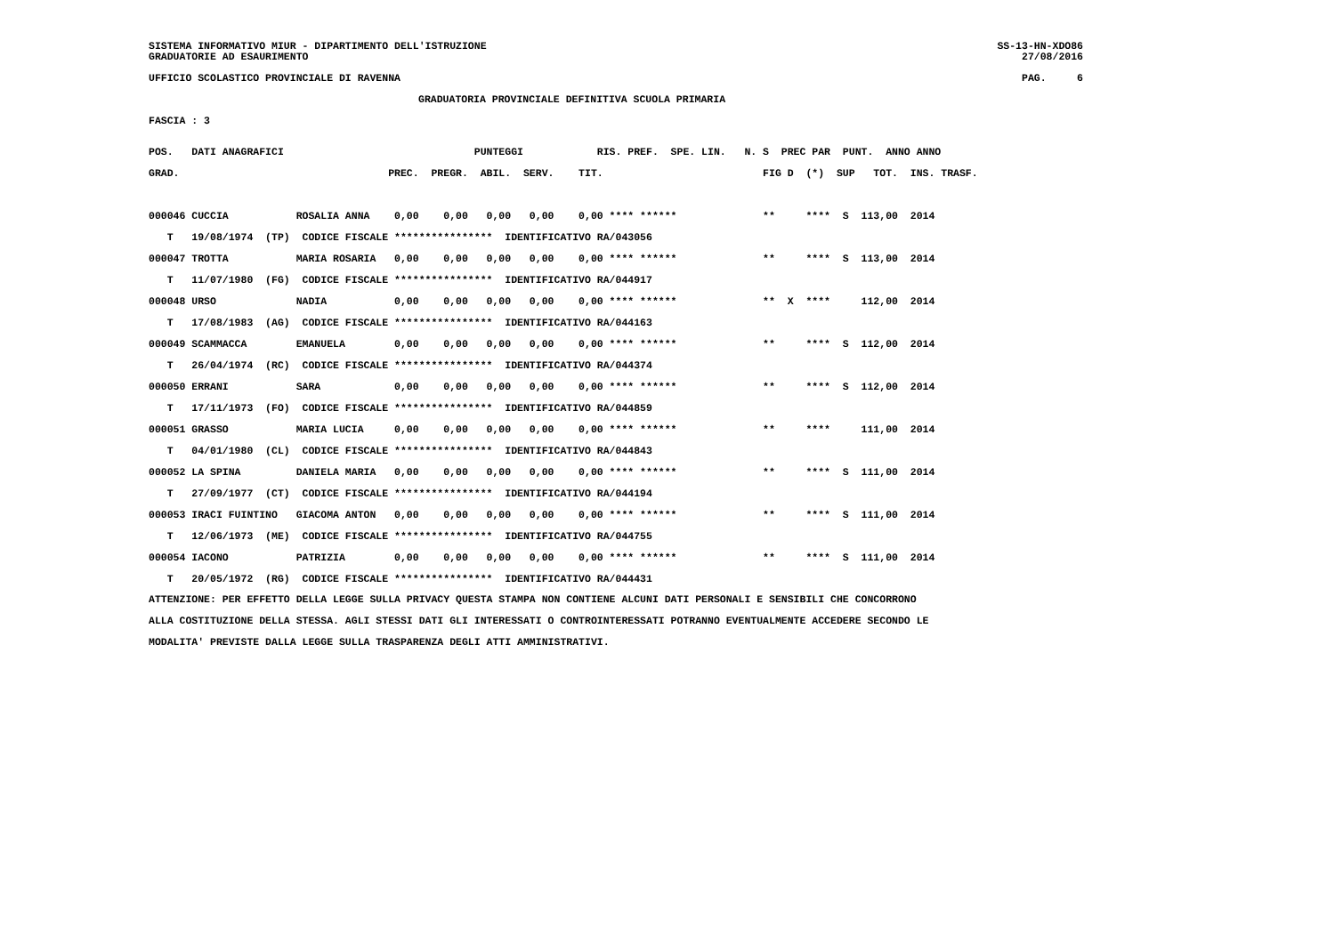SISTEMA INFORMATIVO MIUR - DIPARTIMENTO DELL'ISTRUZIONE
GRADUATORIE AD ESAURIMENTO
SS-13-HN-XDO86
27/08/2016
UFFICIO SCOLASTICO PROVINCIALE DI RAVENNA
PAG.     6
GRADUATORIA PROVINCIALE DEFINITIVA SCUOLA PRIMARIA
FASCIA : 3
| POS. DATI ANAGRAFICI PUNTEGGI RIS. PREF. SPE. LIN. N. S PREC PAR PUNT. ANNO ANNO |
| --- |
| GRAD. PREC. PREGR. ABIL. SERV. TIT. FIG D (*) SUP TOT. INS. TRASF. |
| 000046 CUCCIA ROSALIA ANNA 0,00 0,00 0,00 0,00 0,00 **** ****** ** **** S 113,00 2014 |
| T 19/08/1974 (TP) CODICE FISCALE **************** IDENTIFICATIVO RA/043056 |
| 000047 TROTTA MARIA ROSARIA 0,00 0,00 0,00 0,00 0,00 **** ****** ** **** S 113,00 2014 |
| T 11/07/1980 (FG) CODICE FISCALE **************** IDENTIFICATIVO RA/044917 |
| 000048 URSO NADIA 0,00 0,00 0,00 0,00 0,00 **** ****** ** X **** 112,00 2014 |
| T 17/08/1983 (AG) CODICE FISCALE **************** IDENTIFICATIVO RA/044163 |
| 000049 SCAMMACCA EMANUELA 0,00 0,00 0,00 0,00 0,00 **** ****** ** **** S 112,00 2014 |
| T 26/04/1974 (RC) CODICE FISCALE **************** IDENTIFICATIVO RA/044374 |
| 000050 ERRANI SARA 0,00 0,00 0,00 0,00 0,00 **** ****** ** **** S 112,00 2014 |
| T 17/11/1973 (FO) CODICE FISCALE **************** IDENTIFICATIVO RA/044859 |
| 000051 GRASSO MARIA LUCIA 0,00 0,00 0,00 0,00 0,00 **** ****** ** **** 111,00 2014 |
| T 04/01/1980 (CL) CODICE FISCALE **************** IDENTIFICATIVO RA/044843 |
| 000052 LA SPINA DANIELA MARIA 0,00 0,00 0,00 0,00 0,00 **** ****** ** **** S 111,00 2014 |
| T 27/09/1977 (CT) CODICE FISCALE **************** IDENTIFICATIVO RA/044194 |
| 000053 IRACI FUINTINO GIACOMA ANTON 0,00 0,00 0,00 0,00 0,00 **** ****** ** **** S 111,00 2014 |
| T 12/06/1973 (ME) CODICE FISCALE **************** IDENTIFICATIVO RA/044755 |
| 000054 IACONO PATRIZIA 0,00 0,00 0,00 0,00 0,00 **** ****** ** **** S 111,00 2014 |
| T 20/05/1972 (RG) CODICE FISCALE **************** IDENTIFICATIVO RA/044431 |
ATTENZIONE: PER EFFETTO DELLA LEGGE SULLA PRIVACY QUESTA STAMPA NON CONTIENE ALCUNI DATI PERSONALI E SENSIBILI CHE CONCORRONO
ALLA COSTITUZIONE DELLA STESSA. AGLI STESSI DATI GLI INTERESSATI O CONTROINTERESSATI POTRANNO EVENTUALMENTE ACCEDERE SECONDO LE
MODALITA' PREVISTE DALLA LEGGE SULLA TRASPARENZA DEGLI ATTI AMMINISTRATIVI.